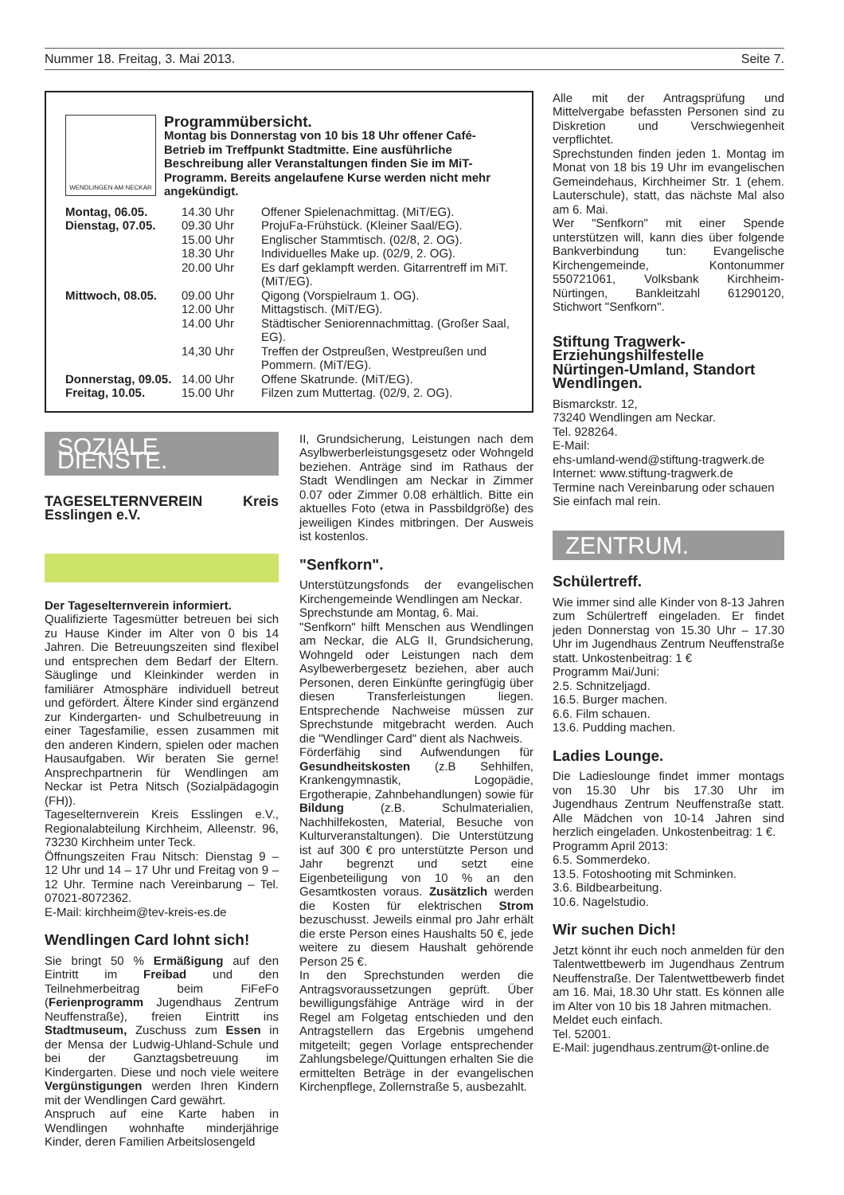Nummer 18. Freitag, 3. Mai 2013. Seite 7.
WENDLINGEN AM NECKAR
Programmübersicht.
Montag bis Donnerstag von 10 bis 18 Uhr offener Café-Betrieb im Treffpunkt Stadtmitte. Eine ausführliche Beschreibung aller Veranstaltungen finden Sie im MiT-Programm. Bereits angelaufene Kurse werden nicht mehr angekündigt.
| Montag, 06.05. | 14.30 Uhr | Offener Spielenachmittag. (MiT/EG). |
| Dienstag, 07.05. | 09.30 Uhr | ProjuFa-Frühstück. (Kleiner Saal/EG). |
| | 15.00 Uhr | Englischer Stammtisch. (02/8, 2. OG). |
| | 18.30 Uhr | Individuelles Make up. (02/9, 2. OG). |
| | 20.00 Uhr | Es darf geklampft werden. Gitarrentreff im MiT. (MiT/EG). |
| Mittwoch, 08.05. | 09.00 Uhr | Qigong (Vorspielraum 1. OG). |
| | 12.00 Uhr | Mittagstisch. (MiT/EG). |
| | 14.00 Uhr | Städtischer Seniorennachmittag. (Großer Saal, EG). |
| | 14,30 Uhr | Treffen der Ostpreußen, Westpreußen und Pommern. (MiT/EG). |
| Donnerstag, 09.05. | 14.00 Uhr | Offene Skatrunde. (MiT/EG). |
| Freitag, 10.05. | 15.00 Uhr | Filzen zum Muttertag. (02/9, 2. OG). |
SOZIALE DIENSTE.
TAGESELTERNVEREIN Kreis Esslingen e.V.
Der Tageselternverein informiert.
Qualifizierte Tagesmütter betreuen bei sich zu Hause Kinder im Alter von 0 bis 14 Jahren. Die Betreuungszeiten sind flexibel und entsprechen dem Bedarf der Eltern. Säuglinge und Kleinkinder werden in familiärer Atmosphäre individuell betreut und gefördert. Ältere Kinder sind ergänzend zur Kindergarten- und Schulbetreuung in einer Tagesfamilie, essen zusammen mit den anderen Kindern, spielen oder machen Hausaufgaben. Wir beraten Sie gerne! Ansprechpartnerin für Wendlingen am Neckar ist Petra Nitsch (Sozialpädagogin (FH)).
Tageselternverein Kreis Esslingen e.V., Regionalabteilung Kirchheim, Alleenstr. 96, 73230 Kirchheim unter Teck.
Öffnungszeiten Frau Nitsch: Dienstag 9 – 12 Uhr und 14 – 17 Uhr und Freitag von 9 – 12 Uhr. Termine nach Vereinbarung – Tel. 07021-8072362.
E-Mail: kirchheim@tev-kreis-es.de
Wendlingen Card lohnt sich!
Sie bringt 50 % Ermäßigung auf den Eintritt im Freibad und den Teilnehmerbeitrag beim FiFeFo (Ferienprogramm Jugendhaus Zentrum Neuffenstraße), freien Eintritt ins Stadtmuseum, Zuschuss zum Essen in der Mensa der Ludwig-Uhland-Schule und bei der Ganztagsbetreuung im Kindergarten. Diese und noch viele weitere Vergünstigungen werden Ihren Kindern mit der Wendlingen Card gewährt.
Anspruch auf eine Karte haben in Wendlingen wohnhafte minderjährige Kinder, deren Familien Arbeitslosengeld
II, Grundsicherung, Leistungen nach dem Asylbwerberleistungsgesetz oder Wohngeld beziehen. Anträge sind im Rathaus der Stadt Wendlingen am Neckar in Zimmer 0.07 oder Zimmer 0.08 erhältlich. Bitte ein aktuelles Foto (etwa in Passbildgröße) des jeweiligen Kindes mitbringen. Der Ausweis ist kostenlos.
"Senfkorn".
Unterstützungsfonds der evangelischen Kirchengemeinde Wendlingen am Neckar.
Sprechstunde am Montag, 6. Mai.
"Senfkorn" hilft Menschen aus Wendlingen am Neckar, die ALG II, Grundsicherung, Wohngeld oder Leistungen nach dem Asylbewerbergesetz beziehen, aber auch Personen, deren Einkünfte geringfügig über diesen Transferleistungen liegen. Entsprechende Nachweise müssen zur Sprechstunde mitgebracht werden. Auch die "Wendlinger Card" dient als Nachweis.
Förderfähig sind Aufwendungen für Gesundheitskosten (z.B Sehhilfen, Krankengymnastik, Logopädie, Ergotherapie, Zahnbehandlungen) sowie für Bildung (z.B. Schulmaterialien, Nachhilfekosten, Material, Besuche von Kulturveranstaltungen). Die Unterstützung ist auf 300 € pro unterstützte Person und Jahr begrenzt und setzt eine Eigenbeteiligung von 10 % an den Gesamtkosten voraus. Zusätzlich werden die Kosten für elektrischen Strom bezuschusst. Jeweils einmal pro Jahr erhält die erste Person eines Haushalts 50 €, jede weitere zu diesem Haushalt gehörende Person 25 €.
In den Sprechstunden werden die Antragsvoraussetzungen geprüft. Über bewilligungsfähige Anträge wird in der Regel am Folgetag entschieden und den Antragstellern das Ergebnis umgehend mitgeteilt; gegen Vorlage entsprechender Zahlungsbelege/Quittungen erhalten Sie die ermittelten Beträge in der evangelischen Kirchenpflege, Zollernstraße 5, ausbezahlt.
Alle mit der Antragsprüfung und Mittelvergabe befassten Personen sind zu Diskretion und Verschwiegenheit verpflichtet.
Sprechstunden finden jeden 1. Montag im Monat von 18 bis 19 Uhr im evangelischen Gemeindehaus, Kirchheimer Str. 1 (ehem. Lauterschule), statt, das nächste Mal also am 6. Mai.
Wer "Senfkorn" mit einer Spende unterstützen will, kann dies über folgende Bankverbindung tun: Evangelische Kirchengemeinde, Kontonummer 550721061, Volksbank Kirchheim-Nürtingen, Bankleitzahl 61290120, Stichwort "Senfkorn".
Stiftung Tragwerk-Erziehungshilfestelle Nürtingen-Umland, Standort Wendlingen.
Bismarckstr. 12,
73240 Wendlingen am Neckar.
Tel. 928264.
E-Mail:
ehs-umland-wend@stiftung-tragwerk.de
Internet: www.stiftung-tragwerk.de
Termine nach Vereinbarung oder schauen Sie einfach mal rein.
ZENTRUM.
Schülertreff.
Wie immer sind alle Kinder von 8-13 Jahren zum Schülertreff eingeladen. Er findet jeden Donnerstag von 15.30 Uhr – 17.30 Uhr im Jugendhaus Zentrum Neuffenstraße statt. Unkostenbeitrag: 1 €
Programm Mai/Juni:
2.5. Schnitzeljagd.
16.5. Burger machen.
6.6. Film schauen.
13.6. Pudding machen.
Ladies Lounge.
Die Ladieslounge findet immer montags von 15.30 Uhr bis 17.30 Uhr im Jugendhaus Zentrum Neuffenstraße statt. Alle Mädchen von 10-14 Jahren sind herzlich eingeladen. Unkostenbeitrag: 1 €.
Programm April 2013:
6.5. Sommerdeko.
13.5. Fotoshooting mit Schminken.
3.6. Bildbearbeitung.
10.6. Nagelstudio.
Wir suchen Dich!
Jetzt könnt ihr euch noch anmelden für den Talentwettbewerb im Jugendhaus Zentrum Neuffenstraße. Der Talentwettbewerb findet am 16. Mai, 18.30 Uhr statt. Es können alle im Alter von 10 bis 18 Jahren mitmachen.
Meldet euch einfach.
Tel. 52001.
E-Mail: jugendhaus.zentrum@t-online.de